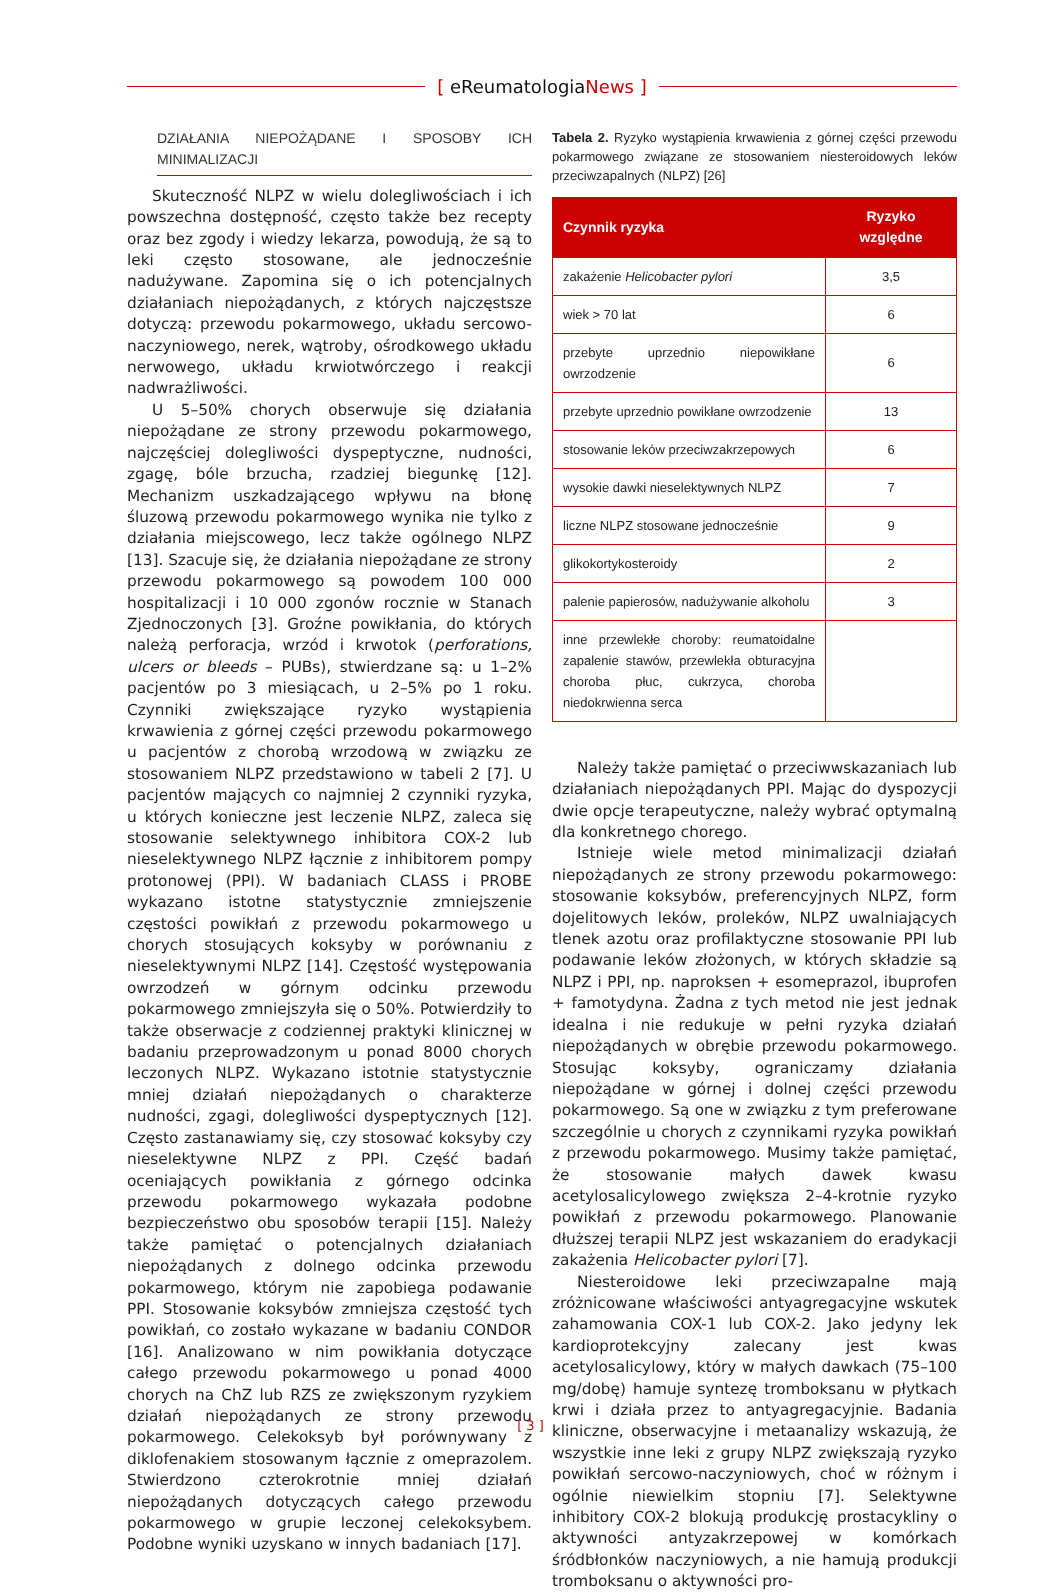[ eReumatologiaNews ]
DZIAŁANIA NIEPOŻĄDANE I SPOSOBY ICH MINIMALIZACJI
Skuteczność NLPZ w wielu dolegliwościach i ich powszechna dostępność, często także bez recepty oraz bez zgody i wiedzy lekarza, powodują, że są to leki często stosowane, ale jednocześnie nadużywane. Zapomina się o ich potencjalnych działaniach niepożądanych, z których najczęstsze dotyczą: przewodu pokarmowego, układu sercowo-naczyniowego, nerek, wątroby, ośrodkowego układu nerwowego, układu krwiotwórczego i reakcji nadwrażliwości.
U 5–50% chorych obserwuje się działania niepożądane ze strony przewodu pokarmowego, najczęściej dolegliwości dyspeptyczne, nudności, zgagę, bóle brzucha, rzadziej biegunkę [12]. Mechanizm uszkadzającego wpływu na błonę śluzową przewodu pokarmowego wynika nie tylko z działania miejscowego, lecz także ogólnego NLPZ [13]. Szacuje się, że działania niepożądane ze strony przewodu pokarmowego są powodem 100 000 hospitalizacji i 10 000 zgonów rocznie w Stanach Zjednoczonych [3]. Groźne powikłania, do których należą perforacja, wrzód i krwotok (perforations, ulcers or bleeds – PUBs), stwierdzane są: u 1–2% pacjentów po 3 miesiącach, u 2–5% po 1 roku. Czynniki zwiększające ryzyko wystąpienia krwawienia z górnej części przewodu pokarmowego u pacjentów z chorobą wrzodową w związku ze stosowaniem NLPZ przedstawiono w tabeli 2 [7]. U pacjentów mających co najmniej 2 czynniki ryzyka, u których konieczne jest leczenie NLPZ, zaleca się stosowanie selektywnego inhibitora COX-2 lub nieselektywnego NLPZ łącznie z inhibitorem pompy protonowej (PPI). W badaniach CLASS i PROBE wykazano istotne statystycznie zmniejszenie częstości powikłań z przewodu pokarmowego u chorych stosujących koksyby w porównaniu z nieselektywnymi NLPZ [14]. Częstość występowania owrzodzeń w górnym odcinku przewodu pokarmowego zmniejszyła się o 50%. Potwierdziły to także obserwacje z codziennej praktyki klinicznej w badaniu przeprowadzonym u ponad 8000 chorych leczonych NLPZ. Wykazano istotnie statystycznie mniej działań niepożądanych o charakterze nudności, zgagi, dolegliwości dyspeptycznych [12]. Często zastanawiamy się, czy stosować koksyby czy nieselektywne NLPZ z PPI. Część badań oceniających powikłania z górnego odcinka przewodu pokarmowego wykazała podobne bezpieczeństwo obu sposobów terapii [15]. Należy także pamiętać o potencjalnych działaniach niepożądanych z dolnego odcinka przewodu pokarmowego, którym nie zapobiega podawanie PPI. Stosowanie koksybów zmniejsza częstość tych powikłań, co zostało wykazane w badaniu CONDOR [16]. Analizowano w nim powikłania dotyczące całego przewodu pokarmowego u ponad 4000 chorych na ChZ lub RZS ze zwiększonym ryzykiem działań niepożądanych ze strony przewodu pokarmowego. Celekoksyb był porównywany z diklofenakiem stosowanym łącznie z omeprazolem. Stwierdzono czterokrotnie mniej działań niepożądanych dotyczących całego przewodu pokarmowego w grupie leczonej celekoksybem. Podobne wyniki uzyskano w innych badaniach [17].
Tabela 2. Ryzyko wystąpienia krwawienia z górnej części przewodu pokarmowego związane ze stosowaniem niesteroidowych leków przeciwzapalnych (NLPZ) [26]
| Czynnik ryzyka | Ryzyko względne |
| --- | --- |
| zakażenie Helicobacter pylori | 3,5 |
| wiek > 70 lat | 6 |
| przebyte uprzednio niepowikłane owrzodzenie | 6 |
| przebyte uprzednio powikłane owrzodzenie | 13 |
| stosowanie leków przeciwzakrzepowych | 6 |
| wysokie dawki nieselektywnych NLPZ | 7 |
| liczne NLPZ stosowane jednocześnie | 9 |
| glikokortykosteroidy | 2 |
| palenie papierosów, nadużywanie alkoholu | 3 |
| inne przewlekłe choroby: reumatoidalne zapalenie stawów, przewlekła obturacyjna choroba płuc, cukrzyca, choroba niedokrwienna serca | |
Należy także pamiętać o przeciwwskazaniach lub działaniach niepożądanych PPI. Mając do dyspozycji dwie opcje terapeutyczne, należy wybrać optymalną dla konkretnego chorego.
Istnieje wiele metod minimalizacji działań niepożądanych ze strony przewodu pokarmowego: stosowanie koksybów, preferencyjnych NLPZ, form dojelitowych leków, proleków, NLPZ uwalniających tlenek azotu oraz profilaktyczne stosowanie PPI lub podawanie leków złożonych, w których składzie są NLPZ i PPI, np. naproksen + esomeprazol, ibuprofen + famotydyna. Żadna z tych metod nie jest jednak idealna i nie redukuje w pełni ryzyka działań niepożądanych w obrębie przewodu pokarmowego. Stosując koksyby, ograniczamy działania niepożądane w górnej i dolnej części przewodu pokarmowego. Są one w związku z tym preferowane szczególnie u chorych z czynnikami ryzyka powikłań z przewodu pokarmowego. Musimy także pamiętać, że stosowanie małych dawek kwasu acetylosalicylowego zwiększa 2–4-krotnie ryzyko powikłań z przewodu pokarmowego. Planowanie dłuższej terapii NLPZ jest wskazaniem do eradykacji zakażenia Helicobacter pylori [7].
Niesteroidowe leki przeciwzapalne mają zróżnicowane właściwości antyagregacyjne wskutek zahamowania COX-1 lub COX-2. Jako jedyny lek kardioprotekcyjny zalecany jest kwas acetylosalicylowy, który w małych dawkach (75–100 mg/dobę) hamuje syntezę tromboksanu w płytkach krwi i działa przez to antyagregacyjnie. Badania kliniczne, obserwacyjne i metaanalizy wskazują, że wszystkie inne leki z grupy NLPZ zwiększają ryzyko powikłań sercowo-naczyniowych, choć w różnym i ogólnie niewielkim stopniu [7]. Selektywne inhibitory COX-2 blokują produkcję prostacykliny o aktywności antyzakrzepowej w komórkach śródbłonków naczyniowych, a nie hamują produkcji tromboksanu o aktywności pro-
[ 3 ]